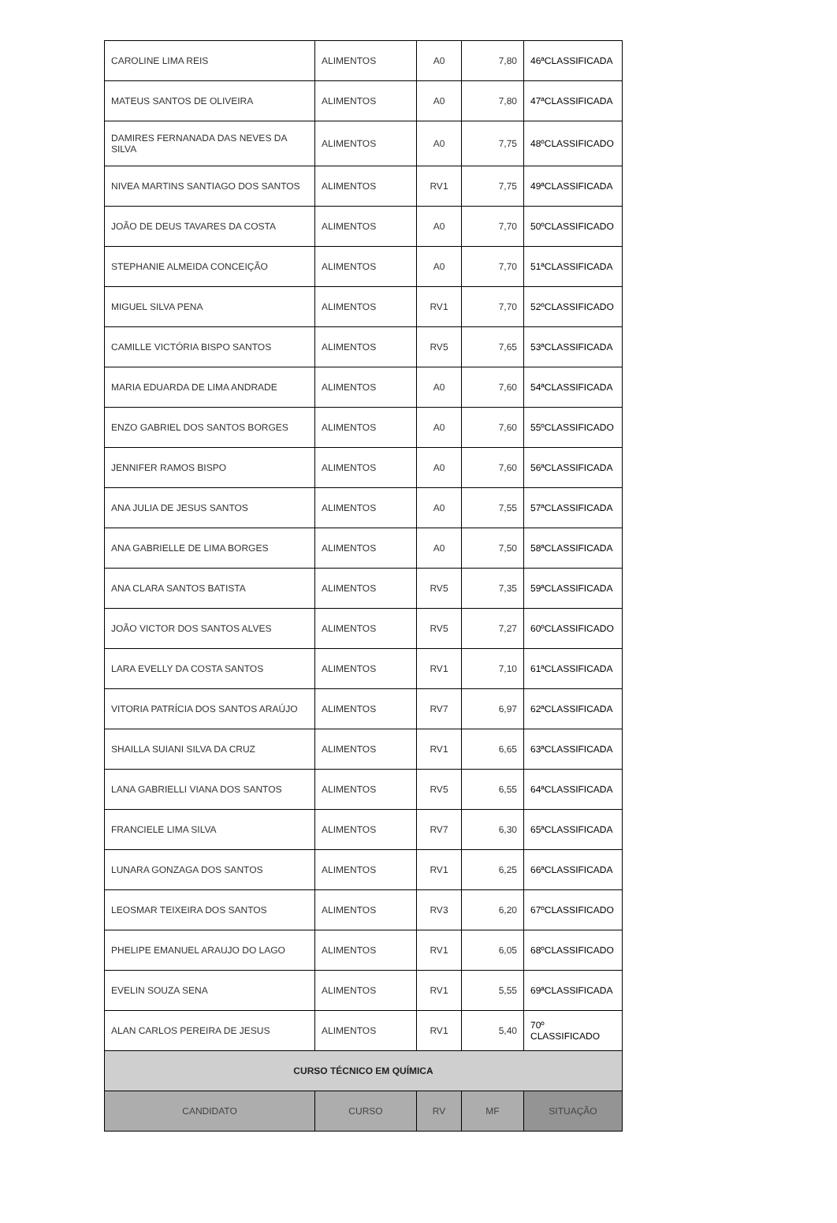| CAROLINE LIMA REIS | ALIMENTOS | A0 | 7,80 | 46ªCLASSIFICADA |
| MATEUS SANTOS DE OLIVEIRA | ALIMENTOS | A0 | 7,80 | 47ªCLASSIFICADA |
| DAMIRES FERNANADA DAS NEVES DA SILVA | ALIMENTOS | A0 | 7,75 | 48ºCLASSIFICADO |
| NIVEA MARTINS SANTIAGO DOS SANTOS | ALIMENTOS | RV1 | 7,75 | 49ªCLASSIFICADA |
| JOÃO DE DEUS TAVARES DA COSTA | ALIMENTOS | A0 | 7,70 | 50ºCLASSIFICADO |
| STEPHANIE ALMEIDA CONCEIÇÃO | ALIMENTOS | A0 | 7,70 | 51ªCLASSIFICADA |
| MIGUEL SILVA PENA | ALIMENTOS | RV1 | 7,70 | 52ºCLASSIFICADO |
| CAMILLE VICTÓRIA BISPO SANTOS | ALIMENTOS | RV5 | 7,65 | 53ªCLASSIFICADA |
| MARIA EDUARDA DE LIMA ANDRADE | ALIMENTOS | A0 | 7,60 | 54ªCLASSIFICADA |
| ENZO GABRIEL DOS SANTOS BORGES | ALIMENTOS | A0 | 7,60 | 55ºCLASSIFICADO |
| JENNIFER RAMOS BISPO | ALIMENTOS | A0 | 7,60 | 56ªCLASSIFICADA |
| ANA JULIA DE JESUS SANTOS | ALIMENTOS | A0 | 7,55 | 57ªCLASSIFICADA |
| ANA GABRIELLE DE LIMA BORGES | ALIMENTOS | A0 | 7,50 | 58ªCLASSIFICADA |
| ANA CLARA SANTOS BATISTA | ALIMENTOS | RV5 | 7,35 | 59ªCLASSIFICADA |
| JOÃO VICTOR DOS SANTOS ALVES | ALIMENTOS | RV5 | 7,27 | 60ºCLASSIFICADO |
| LARA EVELLY DA COSTA SANTOS | ALIMENTOS | RV1 | 7,10 | 61ªCLASSIFICADA |
| VITORIA PATRÍCIA DOS SANTOS ARAÚJO | ALIMENTOS | RV7 | 6,97 | 62ªCLASSIFICADA |
| SHAILLA SUIANI SILVA DA CRUZ | ALIMENTOS | RV1 | 6,65 | 63ªCLASSIFICADA |
| LANA GABRIELLI VIANA DOS SANTOS | ALIMENTOS | RV5 | 6,55 | 64ªCLASSIFICADA |
| FRANCIELE LIMA SILVA | ALIMENTOS | RV7 | 6,30 | 65ªCLASSIFICADA |
| LUNARA GONZAGA DOS SANTOS | ALIMENTOS | RV1 | 6,25 | 66ªCLASSIFICADA |
| LEOSMAR TEIXEIRA DOS SANTOS | ALIMENTOS | RV3 | 6,20 | 67ºCLASSIFICADO |
| PHELIPE EMANUEL ARAUJO DO LAGO | ALIMENTOS | RV1 | 6,05 | 68ºCLASSIFICADO |
| EVELIN SOUZA SENA | ALIMENTOS | RV1 | 5,55 | 69ªCLASSIFICADA |
| ALAN CARLOS PEREIRA DE JESUS | ALIMENTOS | RV1 | 5,40 | 70º CLASSIFICADO |
| CURSO TÉCNICO EM QUÍMICA | | | | |
| CANDIDATO | CURSO | RV | MF | SITUAÇÃO |